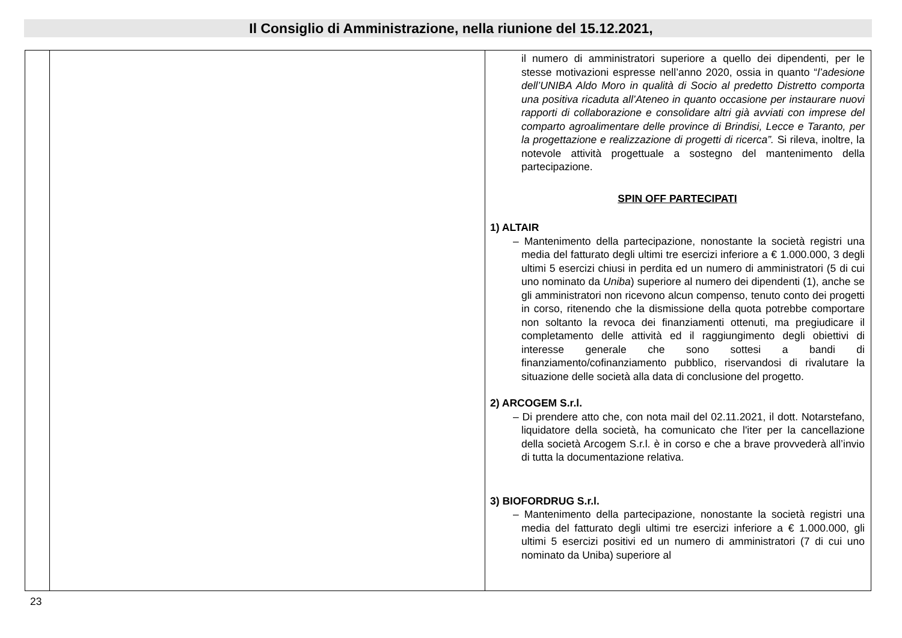Il Consiglio di Amministrazione, nella riunione del 15.12.2021,
| | | il numero di amministratori superiore a quello dei dipendenti, per le stesse motivazioni espresse nell’anno 2020, ossia in quanto “ l’adesione dell’UNIBA Aldo Moro in qualità di Socio al predetto Distretto comporta una positiva ricaduta all’Ateneo in quanto occasione per instaurare nuovi rapporti di collaborazione e consolidare altri già avviati con imprese del comparto agroalimentare delle province di Brindisi, Lecce e Taranto, per la progettazione e realizzazione di progetti di ricerca”. Si rileva, inoltre, la notevole attività progettuale a sostegno del mantenimento della partecipazione. SPIN OFF PARTECIPATI 1) ALTAIR – Mantenimento della partecipazione, nonostante la società registri una media del fatturato degli ultimi tre esercizi inferiore a € 1.000.000, 3 degli ultimi 5 esercizi chiusi in perdita ed un numero di amministratori (5 di cui uno nominato da Uniba ) superiore al numero dei dipendenti (1), anche se gli amministratori non ricevono alcun compenso, tenuto conto dei progetti in corso, ritenendo che la dismissione della quota potrebbe comportare non soltanto la revoca dei finanziamenti ottenuti, ma pregiudicare il completamento delle attività ed il raggiungimento degli obiettivi di interesse generale che sono sottesi a bandi di finanziamento/cofinanziamento pubblico, riservandosi di rivalutare la situazione delle società alla data di conclusione del progetto. 2) ARCOGEM S.r.l. – Di prendere atto che, con nota mail del 02.11.2021, il dott. Notarstefano, liquidatore della società, ha comunicato che l'iter per la cancellazione della società Arcogem S.r.l. è in corso e che a brave provvederà all’invio di tutta la documentazione relativa. 3) BIOFORDRUG S.r.l. – Mantenimento della partecipazione, nonostante la società registri una media del fatturato degli ultimi tre esercizi inferiore a € 1.000.000, gli ultimi 5 esercizi positivi ed un numero di amministratori (7 di cui uno nominato da Uniba) superiore al |
23